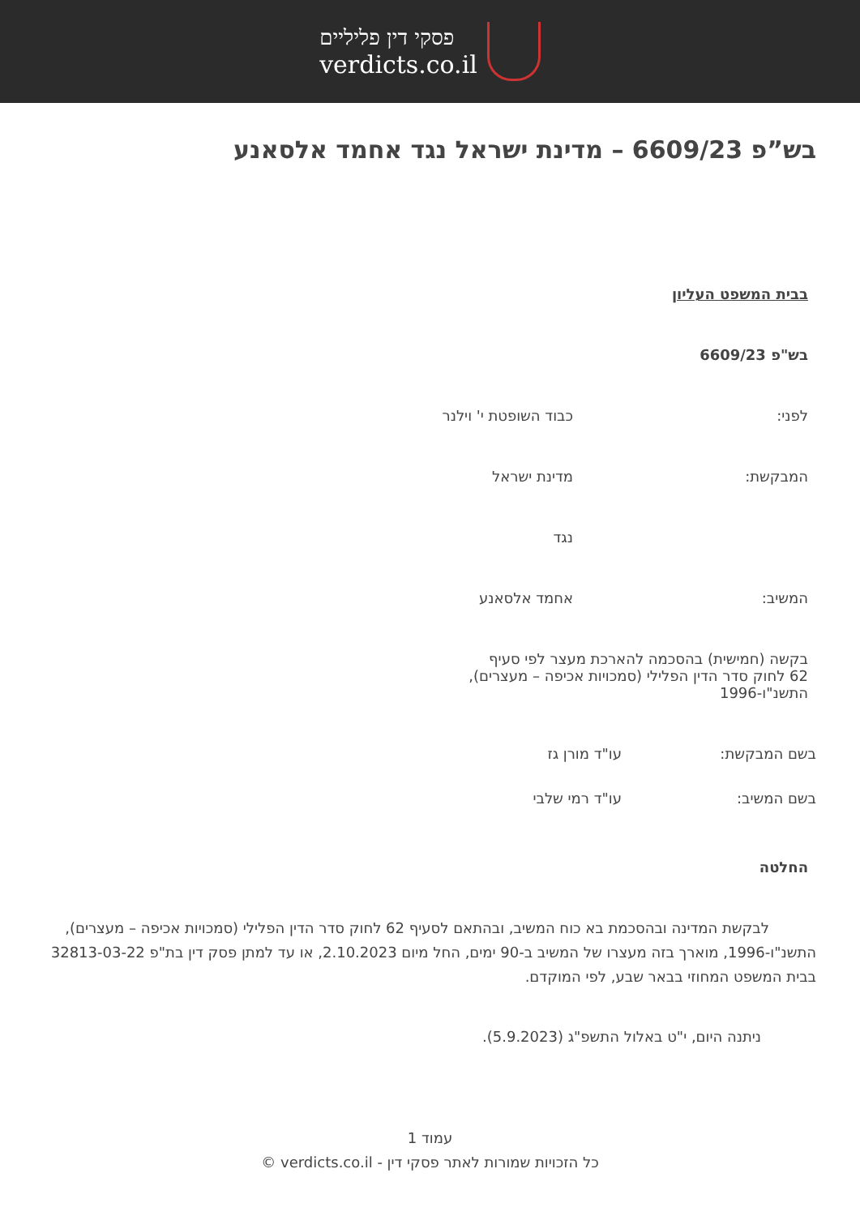פסקי דין פליליים
verdicts.co.il
בש”פ 6609/23 – מדינת ישראל נגד אחמד אלסאנע
בבית המשפט העליון
בש"פ 6609/23
לפני: כבוד השופטת י' וילנר
המבקשת: מדינת ישראל
נגד
המשיב: אחמד אלסאנע
בקשה (חמישית) בהסכמה להארכת מעצר לפי סעיף 62 לחוק סדר הדין הפלילי (סמכויות אכיפה – מעצרים), התשנ"ו-1996
בשם המבקשת: עו"ד מורן גז
בשם המשיב: עו"ד רמי שלבי
החלטה
לבקשת המדינה ובהסכמת בא כוח המשיב, ובהתאם לסעיף 62 לחוק סדר הדין הפלילי (סמכויות אכיפה – מעצרים), התשנ"ו-1996, מוארך בזה מעצרו של המשיב ב-90 ימים, החל מיום 2.10.2023, או עד למתן פסק דין בת"פ 32813-03-22 בבית המשפט המחוזי בבאר שבע, לפי המוקדם.
ניתנה היום, י"ט באלול התשפ"ג (5.9.2023).
עמוד 1
כל הזכויות שמורות לאתר פסקי דין - verdicts.co.il ©